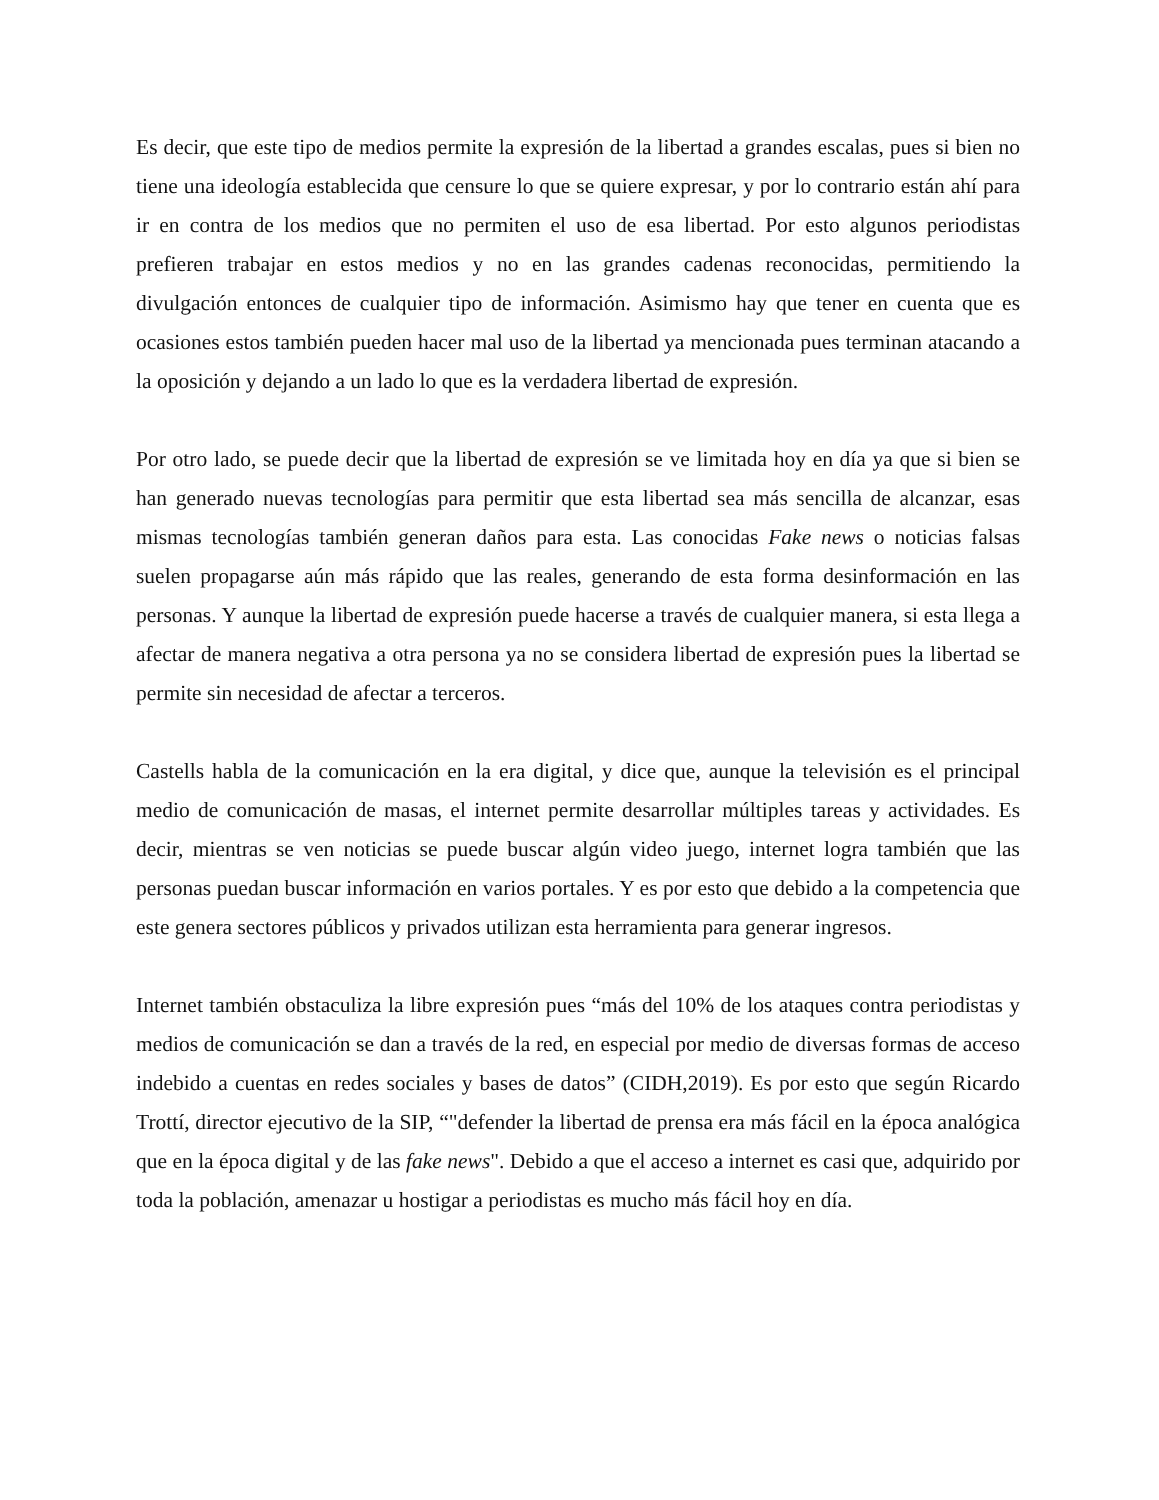Es decir, que este tipo de medios permite la expresión de la libertad a grandes escalas, pues si bien no tiene una ideología establecida que censure lo que se quiere expresar, y por lo contrario están ahí para ir en contra de los medios que no permiten el uso de esa libertad. Por esto algunos periodistas prefieren trabajar en estos medios y no en las grandes cadenas reconocidas, permitiendo la divulgación entonces de cualquier tipo de información. Asimismo hay que tener en cuenta que es ocasiones estos también pueden hacer mal uso de la libertad ya mencionada pues terminan atacando a la oposición y dejando a un lado lo que es la verdadera libertad de expresión.
Por otro lado, se puede decir que la libertad de expresión se ve limitada hoy en día ya que si bien se han generado nuevas tecnologías para permitir que esta libertad sea más sencilla de alcanzar, esas mismas tecnologías también generan daños para esta. Las conocidas Fake news o noticias falsas suelen propagarse aún más rápido que las reales, generando de esta forma desinformación en las personas. Y aunque la libertad de expresión puede hacerse a través de cualquier manera, si esta llega a afectar de manera negativa a otra persona ya no se considera libertad de expresión pues la libertad se permite sin necesidad de afectar a terceros.
Castells habla de la comunicación en la era digital, y dice que, aunque la televisión es el principal medio de comunicación de masas, el internet permite desarrollar múltiples tareas y actividades. Es decir, mientras se ven noticias se puede buscar algún video juego, internet logra también que las personas puedan buscar información en varios portales. Y es por esto que debido a la competencia que este genera sectores públicos y privados utilizan esta herramienta para generar ingresos.
Internet también obstaculiza la libre expresión pues “más del 10% de los ataques contra periodistas y medios de comunicación se dan a través de la red, en especial por medio de diversas formas de acceso indebido a cuentas en redes sociales y bases de datos” (CIDH,2019). Es por esto que según Ricardo Trottí, director ejecutivo de la SIP, “"defender la libertad de prensa era más fácil en la época analógica que en la época digital y de las fake news". Debido a que el acceso a internet es casi que, adquirido por toda la población, amenazar u hostigar a periodistas es mucho más fácil hoy en día.